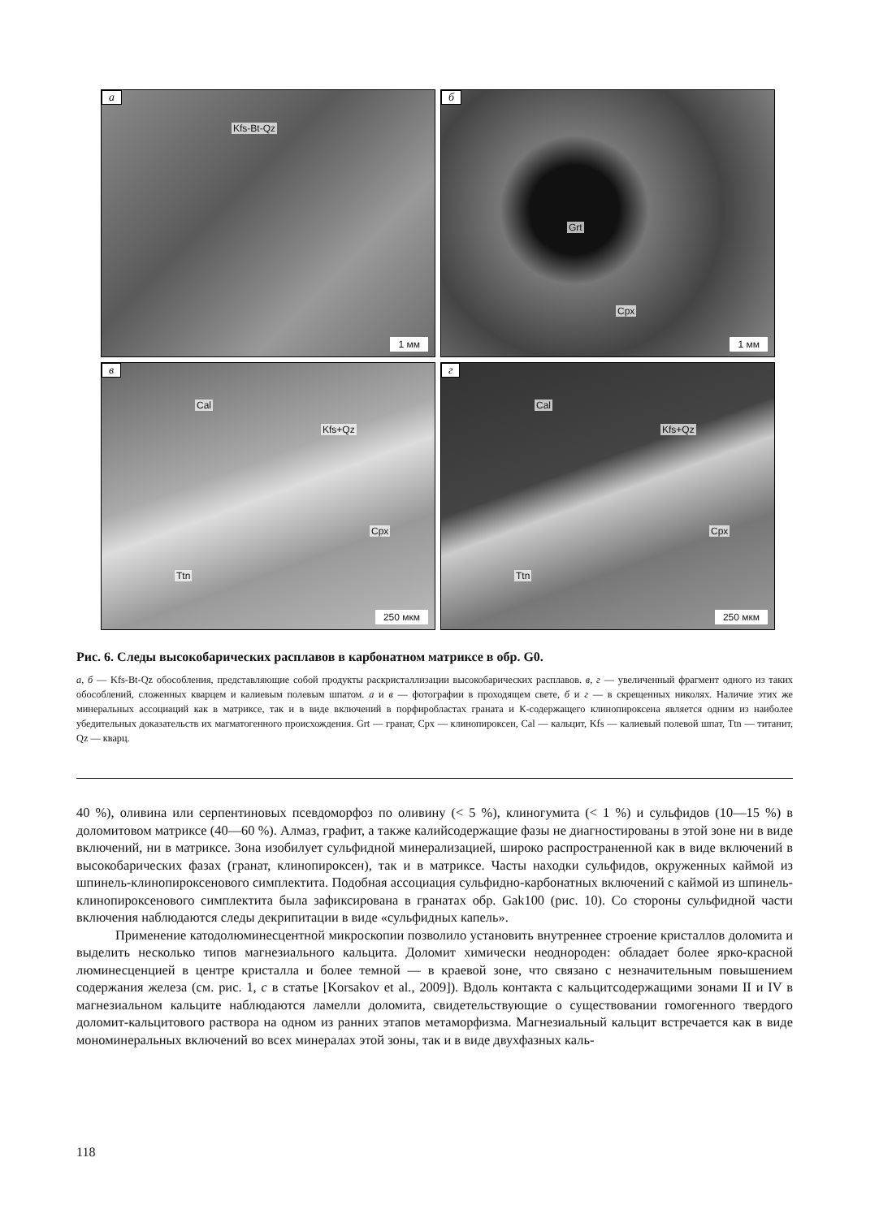а
Kfs-Bt-Qz
1 мм
б
Grt
Cpx
1 мм
в
Cal
Kfs+Qz
Cpx
Ttn
250 мкм
г
Cal
Kfs+Qz
Cpx
Ttn
250 мкм
Рис. 6. Следы высокобарических расплавов в карбонатном матриксе в обр. G0.
а, б — Kfs-Bt-Qz обособления, представляющие собой продукты раскристаллизации высокобарических расплавов. в, г — увеличенный фрагмент одного из таких обособлений, сложенных кварцем и калиевым полевым шпатом. а и в — фотографии в проходящем свете, б и г — в скрещенных николях. Наличие этих же минеральных ассоциаций как в матриксе, так и в виде включений в порфиробластах граната и К-содержащего клинопироксена является одним из наиболее убедительных доказательств их магматогенного происхождения. Grt — гранат, Cpx — клинопироксен, Cal — кальцит, Kfs — калиевый полевой шпат, Ttn — титанит, Qz — кварц.
40 %), оливина или серпентиновых псевдоморфоз по оливину (< 5 %), клиногумита (< 1 %) и сульфидов (10—15 %) в доломитовом матриксе (40—60 %). Алмаз, графит, а также калийсодержащие фазы не диагностированы в этой зоне ни в виде включений, ни в матриксе. Зона изобилует сульфидной минерализацией, широко распространенной как в виде включений в высокобарических фазах (гранат, клинопироксен), так и в матриксе. Часты находки сульфидов, окруженных каймой из шпинель-клинопироксенового симплектита. Подобная ассоциация сульфидно-карбонатных включений с каймой из шпинель-клинопироксенового симплектита была зафиксирована в гранатах обр. Gak100 (рис. 10). Со стороны сульфидной части включения наблюдаются следы декрипитации в виде «сульфидных капель».
Применение катодолюминесцентной микроскопии позволило установить внутреннее строение кристаллов доломита и выделить несколько типов магнезиального кальцита. Доломит химически неоднороден: обладает более ярко-красной люминесценцией в центре кристалла и более темной — в краевой зоне, что связано с незначительным повышением содержания железа (см. рис. 1, c в статье [Korsakov et al., 2009]). Вдоль контакта с кальцитсодержащими зонами II и IV в магнезиальном кальците наблюдаются ламелли доломита, свидетельствующие о существовании гомогенного твердого доломит-кальцитового раствора на одном из ранних этапов метаморфизма. Магнезиальный кальцит встречается как в виде мономинеральных включений во всех минералах этой зоны, так и в виде двухфазных каль-
118